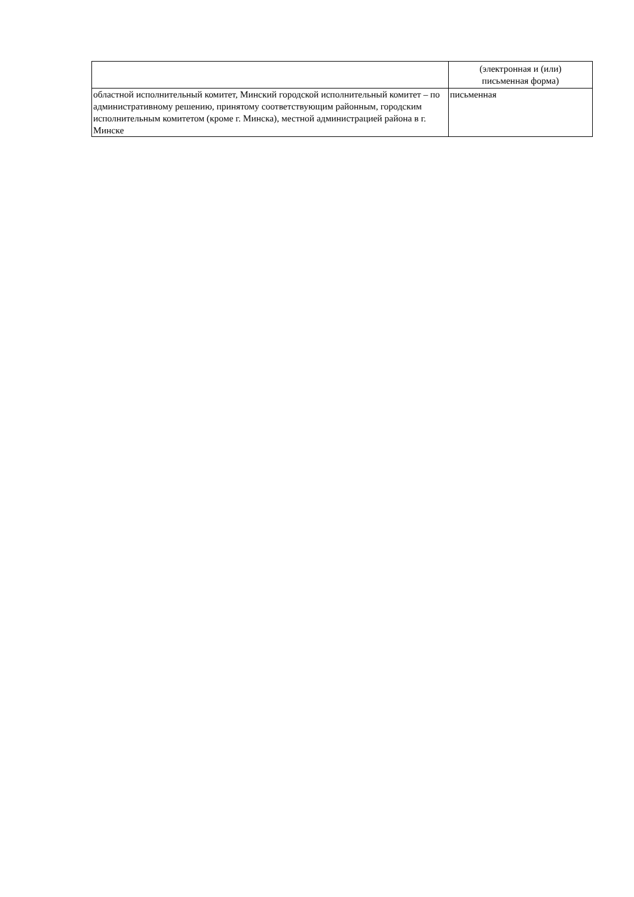| | (электронная и (или) письменная форма) |
| областной исполнительный комитет, Минский городской исполнительный комитет – по административному решению, принятому соответствующим районным, городским исполнительным комитетом (кроме г. Минска), местной администрацией района в г. Минске | письменная |